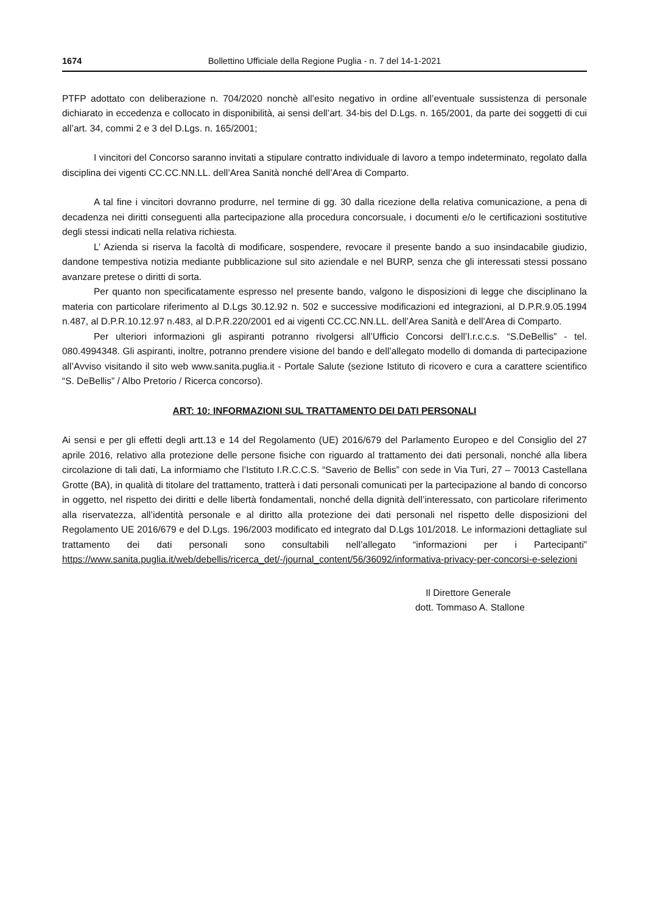1674 Bollettino Ufficiale della Regione Puglia - n. 7 del 14-1-2021
PTFP adottato con deliberazione n. 704/2020 nonchè all’esito negativo in ordine all’eventuale sussistenza di personale dichiarato in eccedenza e collocato in disponibilità, ai sensi dell’art. 34-bis del D.Lgs. n. 165/2001, da parte dei soggetti di cui all’art. 34, commi 2 e 3 del D.Lgs. n. 165/2001;
I vincitori del Concorso saranno invitati a stipulare contratto individuale di lavoro a tempo indeterminato, regolato dalla disciplina dei vigenti CC.CC.NN.LL. dell’Area Sanità nonché dell’Area di Comparto.
A tal fine i vincitori dovranno produrre, nel termine di gg. 30 dalla ricezione della relativa comunicazione, a pena di decadenza nei diritti conseguenti alla partecipazione alla procedura concorsuale, i documenti e/o le certificazioni sostitutive degli stessi indicati nella relativa richiesta.
L’ Azienda si riserva la facoltà di modificare, sospendere, revocare il presente bando a suo insindacabile giudizio, dandone tempestiva notizia mediante pubblicazione sul sito aziendale e nel BURP, senza che gli interessati stessi possano avanzare pretese o diritti di sorta.
Per quanto non specificatamente espresso nel presente bando, valgono le disposizioni di legge che disciplinano la materia con particolare riferimento al D.Lgs 30.12.92 n. 502 e successive modificazioni ed integrazioni, al D.P.R.9.05.1994 n.487, al D.P.R.10.12.97 n.483, al D.P.R.220/2001 ed ai vigenti CC.CC.NN.LL. dell’Area Sanità e dell’Area di Comparto.
Per ulteriori informazioni gli aspiranti potranno rivolgersi all’Ufficio Concorsi dell’I.r.c.c.s. “S.DeBellis” - tel. 080.4994348. Gli aspiranti, inoltre, potranno prendere visione del bando e dell’allegato modello di domanda di partecipazione all’Avviso visitando il sito web www.sanita.puglia.it - Portale Salute (sezione Istituto di ricovero e cura a carattere scientifico “S. DeBellis” / Albo Pretorio / Ricerca concorso).
ART: 10: INFORMAZIONI SUL TRATTAMENTO DEI DATI PERSONALI
Ai sensi e per gli effetti degli artt.13 e 14 del Regolamento (UE) 2016/679 del Parlamento Europeo e del Consiglio del 27 aprile 2016, relativo alla protezione delle persone fisiche con riguardo al trattamento dei dati personali, nonché alla libera circolazione di tali dati, La informiamo che l’Istituto I.R.C.C.S. “Saverio de Bellis” con sede in Via Turi, 27 – 70013 Castellana Grotte (BA), in qualità di titolare del trattamento, tratterà i dati personali comunicati per la partecipazione al bando di concorso in oggetto, nel rispetto dei diritti e delle libertà fondamentali, nonché della dignità dell’interessato, con particolare riferimento alla riservatezza, all’identità personale e al diritto alla protezione dei dati personali nel rispetto delle disposizioni del Regolamento UE 2016/679 e del D.Lgs. 196/2003 modificato ed integrato dal D.Lgs 101/2018. Le informazioni dettagliate sul trattamento dei dati personali sono consultabili nell’allegato “informazioni per i Partecipanti” https://www.sanita.puglia.it/web/debellis/ricerca_det/-/journal_content/56/36092/informativa-privacy-per-concorsi-e-selezioni
Il Direttore Generale
dott. Tommaso A. Stallone